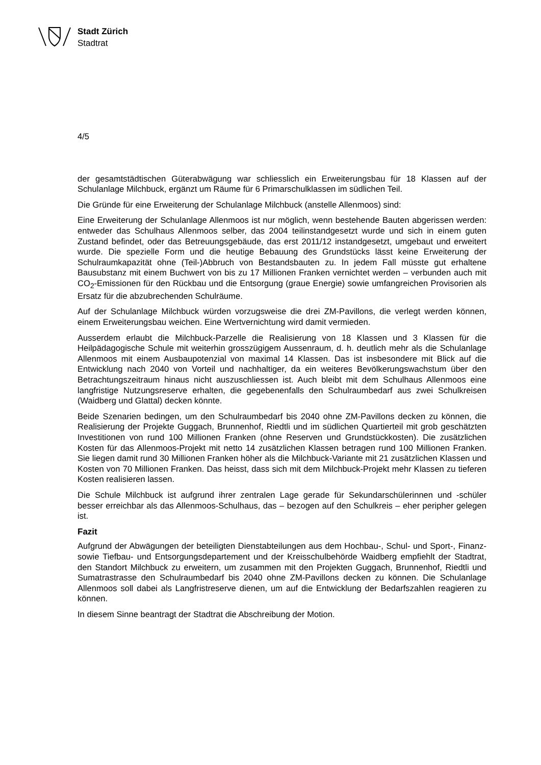Stadt Zürich
Stadtrat
4/5
der gesamtstädtischen Güterabwägung war schliesslich ein Erweiterungsbau für 18 Klassen auf der Schulanlage Milchbuck, ergänzt um Räume für 6 Primarschulklassen im südlichen Teil.
Die Gründe für eine Erweiterung der Schulanlage Milchbuck (anstelle Allenmoos) sind:
Eine Erweiterung der Schulanlage Allenmoos ist nur möglich, wenn bestehende Bauten abgerissen werden: entweder das Schulhaus Allenmoos selber, das 2004 teilinstandgesetzt wurde und sich in einem guten Zustand befindet, oder das Betreuungsgebäude, das erst 2011/12 instandgesetzt, umgebaut und erweitert wurde. Die spezielle Form und die heutige Bebauung des Grundstücks lässt keine Erweiterung der Schulraumkapazität ohne (Teil-)Abbruch von Bestandsbauten zu. In jedem Fall müsste gut erhaltene Bausubstanz mit einem Buchwert von bis zu 17 Millionen Franken vernichtet werden – verbunden auch mit CO<sub>2</sub>-Emissionen für den Rückbau und die Entsorgung (graue Energie) sowie umfangreichen Provisorien als Ersatz für die abzubrechenden Schulräume.
Auf der Schulanlage Milchbuck würden vorzugsweise die drei ZM-Pavillons, die verlegt werden können, einem Erweiterungsbau weichen. Eine Wertvernichtung wird damit vermieden.
Ausserdem erlaubt die Milchbuck-Parzelle die Realisierung von 18 Klassen und 3 Klassen für die Heilpädagogische Schule mit weiterhin grosszügigem Aussenraum, d. h. deutlich mehr als die Schulanlage Allenmoos mit einem Ausbaupotenzial von maximal 14 Klassen. Das ist insbesondere mit Blick auf die Entwicklung nach 2040 von Vorteil und nachhaltiger, da ein weiteres Bevölkerungswachstum über den Betrachtungszeitraum hinaus nicht auszuschliessen ist. Auch bleibt mit dem Schulhaus Allenmoos eine langfristige Nutzungsreserve erhalten, die gegebenenfalls den Schulraumbedarf aus zwei Schulkreisen (Waidberg und Glattal) decken könnte.
Beide Szenarien bedingen, um den Schulraumbedarf bis 2040 ohne ZM-Pavillons decken zu können, die Realisierung der Projekte Guggach, Brunnenhof, Riedtli und im südlichen Quartierteil mit grob geschätzten Investitionen von rund 100 Millionen Franken (ohne Reserven und Grundstückkosten). Die zusätzlichen Kosten für das Allenmoos-Projekt mit netto 14 zusätzlichen Klassen betragen rund 100 Millionen Franken. Sie liegen damit rund 30 Millionen Franken höher als die Milchbuck-Variante mit 21 zusätzlichen Klassen und Kosten von 70 Millionen Franken. Das heisst, dass sich mit dem Milchbuck-Projekt mehr Klassen zu tieferen Kosten realisieren lassen.
Die Schule Milchbuck ist aufgrund ihrer zentralen Lage gerade für Sekundarschülerinnen und -schüler besser erreichbar als das Allenmoos-Schulhaus, das – bezogen auf den Schulkreis – eher peripher gelegen ist.
Fazit
Aufgrund der Abwägungen der beteiligten Dienstabteilungen aus dem Hochbau-, Schul- und Sport-, Finanz- sowie Tiefbau- und Entsorgungsdepartement und der Kreisschulbehörde Waidberg empfiehlt der Stadtrat, den Standort Milchbuck zu erweitern, um zusammen mit den Projekten Guggach, Brunnenhof, Riedtli und Sumatrastrasse den Schulraumbedarf bis 2040 ohne ZM-Pavillons decken zu können. Die Schulanlage Allenmoos soll dabei als Langfristreserve dienen, um auf die Entwicklung der Bedarfszahlen reagieren zu können.
In diesem Sinne beantragt der Stadtrat die Abschreibung der Motion.